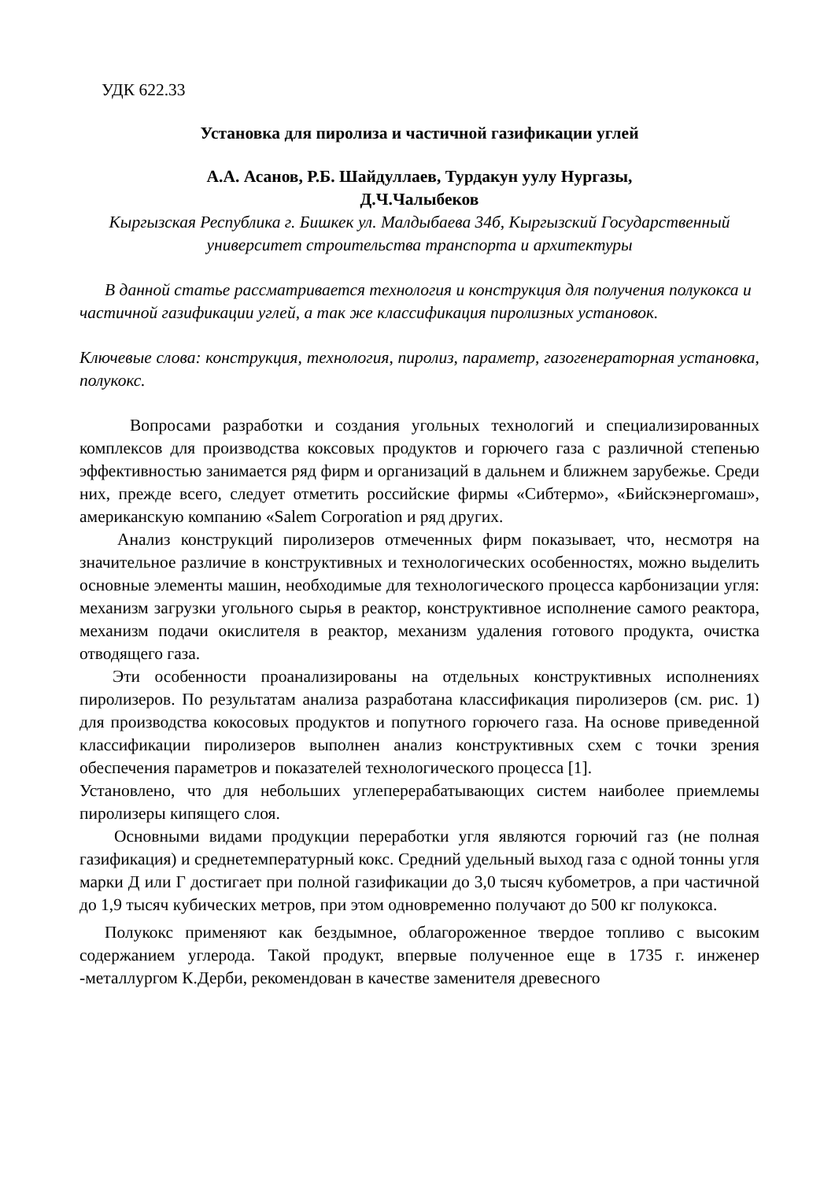УДК 622.33
Установка для пиролиза и частичной газификации углей
А.А. Асанов, Р.Б. Шайдуллаев, Турдакун уулу Нургазы,
Д.Ч.Чалыбеков
Кыргызская Республика г. Бишкек ул. Малдыбаева 34б, Кыргызский Государственный университет строительства транспорта и архитектуры
В данной статье рассматривается технология и конструкция для получения полукокса и частичной газификации углей, а так же классификация пиролизных установок.
Ключевые слова: конструкция, технология, пиролиз, параметр, газогенераторная установка, полукокс.
Вопросами разработки и создания угольных технологий и специализированных комплексов для производства коксовых продуктов и горючего газа с различной степенью эффективностью занимается ряд фирм и организаций в дальнем и ближнем зарубежье. Среди них, прежде всего, следует отметить российские фирмы «Сибтермо», «Бийскэнергомаш», американскую компанию «Salem Corporation и ряд других.
Анализ конструкций пиролизеров отмеченных фирм показывает, что, несмотря на значительное различие в конструктивных и технологических особенностях, можно выделить основные элементы машин, необходимые для технологического процесса карбонизации угля: механизм загрузки угольного сырья в реактор, конструктивное исполнение самого реактора, механизм подачи окислителя в реактор, механизм удаления готового продукта, очистка отводящего газа.
Эти особенности проанализированы на отдельных конструктивных исполнениях пиролизеров. По результатам анализа разработана классификация пиролизеров (см. рис. 1) для производства кокосовых продуктов и попутного горючего газа. На основе приведенной классификации пиролизеров выполнен анализ конструктивных схем с точки зрения обеспечения параметров и показателей технологического процесса [1].
Установлено, что для небольших углеперерабатывающих систем наиболее приемлемы пиролизеры кипящего слоя.
Основными видами продукции переработки угля являются горючий газ (не полная газификация) и среднетемпературный кокс. Средний удельный выход газа с одной тонны угля марки Д или Г достигает при полной газификации до 3,0 тысяч кубометров, а при частичной до 1,9 тысяч кубических метров, при этом одновременно получают до 500 кг полукокса.
Полукокс применяют как бездымное, облагороженное твердое топливо с высоким содержанием углерода. Такой продукт, впервые полученное еще в 1735 г. инженер -металлургом К.Дерби, рекомендован в качестве заменителя древесного